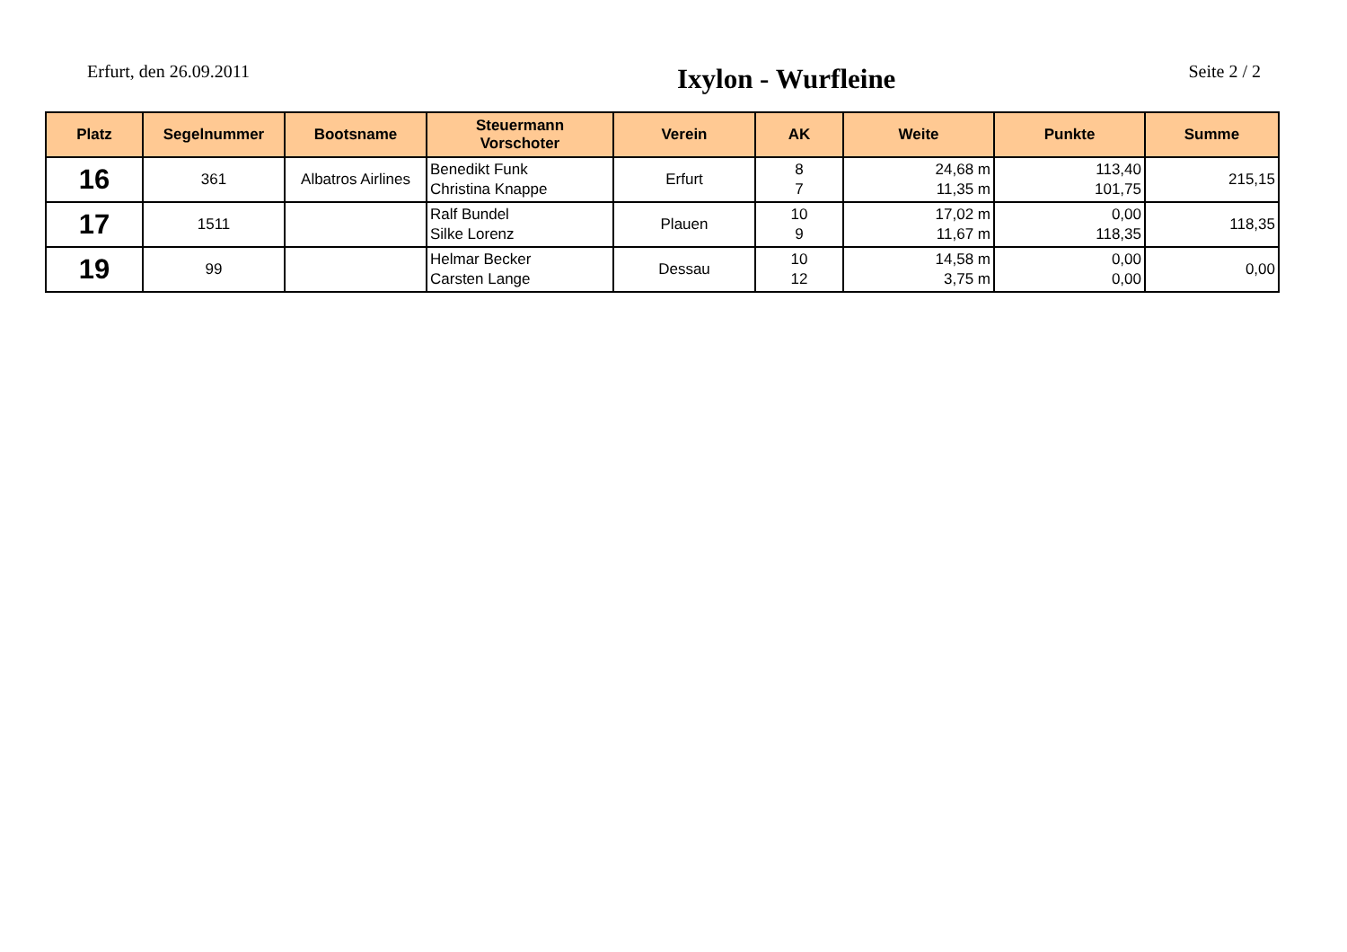Erfurt, den 26.09.2011
Ixylon - Wurfleine
Seite 2 / 2
| Platz | Segelnummer | Bootsname | Steuermann Vorschoter | Verein | AK | Weite | Punkte | Summe |
| --- | --- | --- | --- | --- | --- | --- | --- | --- |
| 16 | 361 | Albatros Airlines | Benedikt Funk Christina Knappe | Erfurt | 8 7 | 24,68 m 11,35 m | 113,40 101,75 | 215,15 |
| 17 | 1511 | | Ralf Bundel Silke Lorenz | Plauen | 10 9 | 17,02 m 11,67 m | 0,00 118,35 | 118,35 |
| 19 | 99 | | Helmar Becker Carsten Lange | Dessau | 10 12 | 14,58 m 3,75 m | 0,00 0,00 | 0,00 |